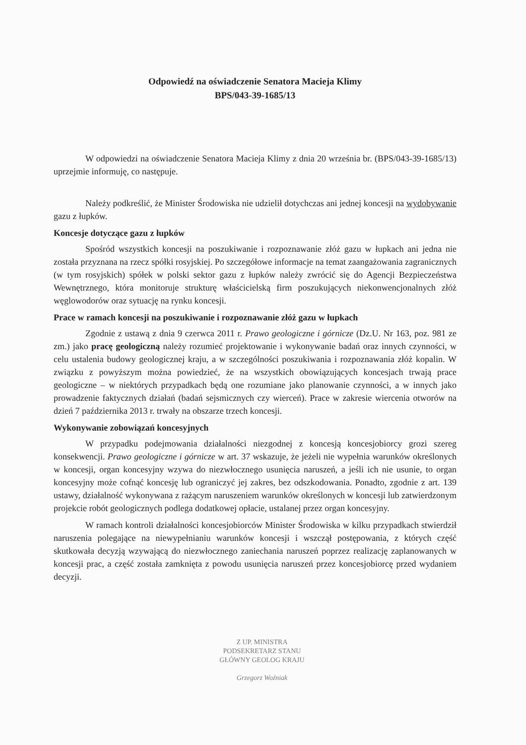Odpowiedź na oświadczenie Senatora Macieja Klimy
BPS/043-39-1685/13
W odpowiedzi na oświadczenie Senatora Macieja Klimy z dnia 20 września br. (BPS/043-39-1685/13) uprzejmie informuję, co następuje.
Należy podkreślić, że Minister Środowiska nie udzielił dotychczas ani jednej koncesji na wydobywanie gazu z łupków.
Koncesje dotyczące gazu z łupków
Spośród wszystkich koncesji na poszukiwanie i rozpoznawanie złóż gazu w łupkach ani jedna nie została przyznana na rzecz spółki rosyjskiej. Po szczegółowe informacje na temat zaangażowania zagranicznych (w tym rosyjskich) spółek w polski sektor gazu z łupków należy zwrócić się do Agencji Bezpieczeństwa Wewnętrznego, która monitoruje strukturę właścicielską firm poszukujących niekonwencjonalnych złóż węglowodorów oraz sytuację na rynku koncesji.
Prace w ramach koncesji na poszukiwanie i rozpoznawanie złóż gazu w łupkach
Zgodnie z ustawą z dnia 9 czerwca 2011 r. Prawo geologiczne i górnicze (Dz.U. Nr 163, poz. 981 ze zm.) jako pracę geologiczną należy rozumieć projektowanie i wykonywanie badań oraz innych czynności, w celu ustalenia budowy geologicznej kraju, a w szczególności poszukiwania i rozpoznawania złóż kopalin. W związku z powyższym można powiedzieć, że na wszystkich obowiązujących koncesjach trwają prace geologiczne – w niektórych przypadkach będą one rozumiane jako planowanie czynności, a w innych jako prowadzenie faktycznych działań (badań sejsmicznych czy wierceń). Prace w zakresie wiercenia otworów na dzień 7 października 2013 r. trwały na obszarze trzech koncesji.
Wykonywanie zobowiązań koncesyjnych
W przypadku podejmowania działalności niezgodnej z koncesją koncesjobiorcy grozi szereg konsekwencji. Prawo geologiczne i górnicze w art. 37 wskazuje, że jeżeli nie wypełnia warunków określonych w koncesji, organ koncesyjny wzywa do niezwłocznego usunięcia naruszeń, a jeśli ich nie usunie, to organ koncesyjny może cofnąć koncesję lub ograniczyć jej zakres, bez odszkodowania. Ponadto, zgodnie z art. 139 ustawy, działalność wykonywana z rażącym naruszeniem warunków określonych w koncesji lub zatwierdzonym projekcie robót geologicznych podlega dodatkowej opłacie, ustalanej przez organ koncesyjny.
W ramach kontroli działalności koncesjobiorców Minister Środowiska w kilku przypadkach stwierdził naruszenia polegające na niewypełnianiu warunków koncesji i wszczął postępowania, z których część skutkowała decyzją wzywającą do niezwłocznego zaniechania naruszeń poprzez realizację zaplanowanych w koncesji prac, a część została zamknięta z powodu usunięcia naruszeń przez koncesjobiorcę przed wydaniem decyzji.
Z UP. MINISTRA
PODSEKRETARZ STANU
GŁÓWNY GEOLOG KRAJU
Grzegorz Woźniak